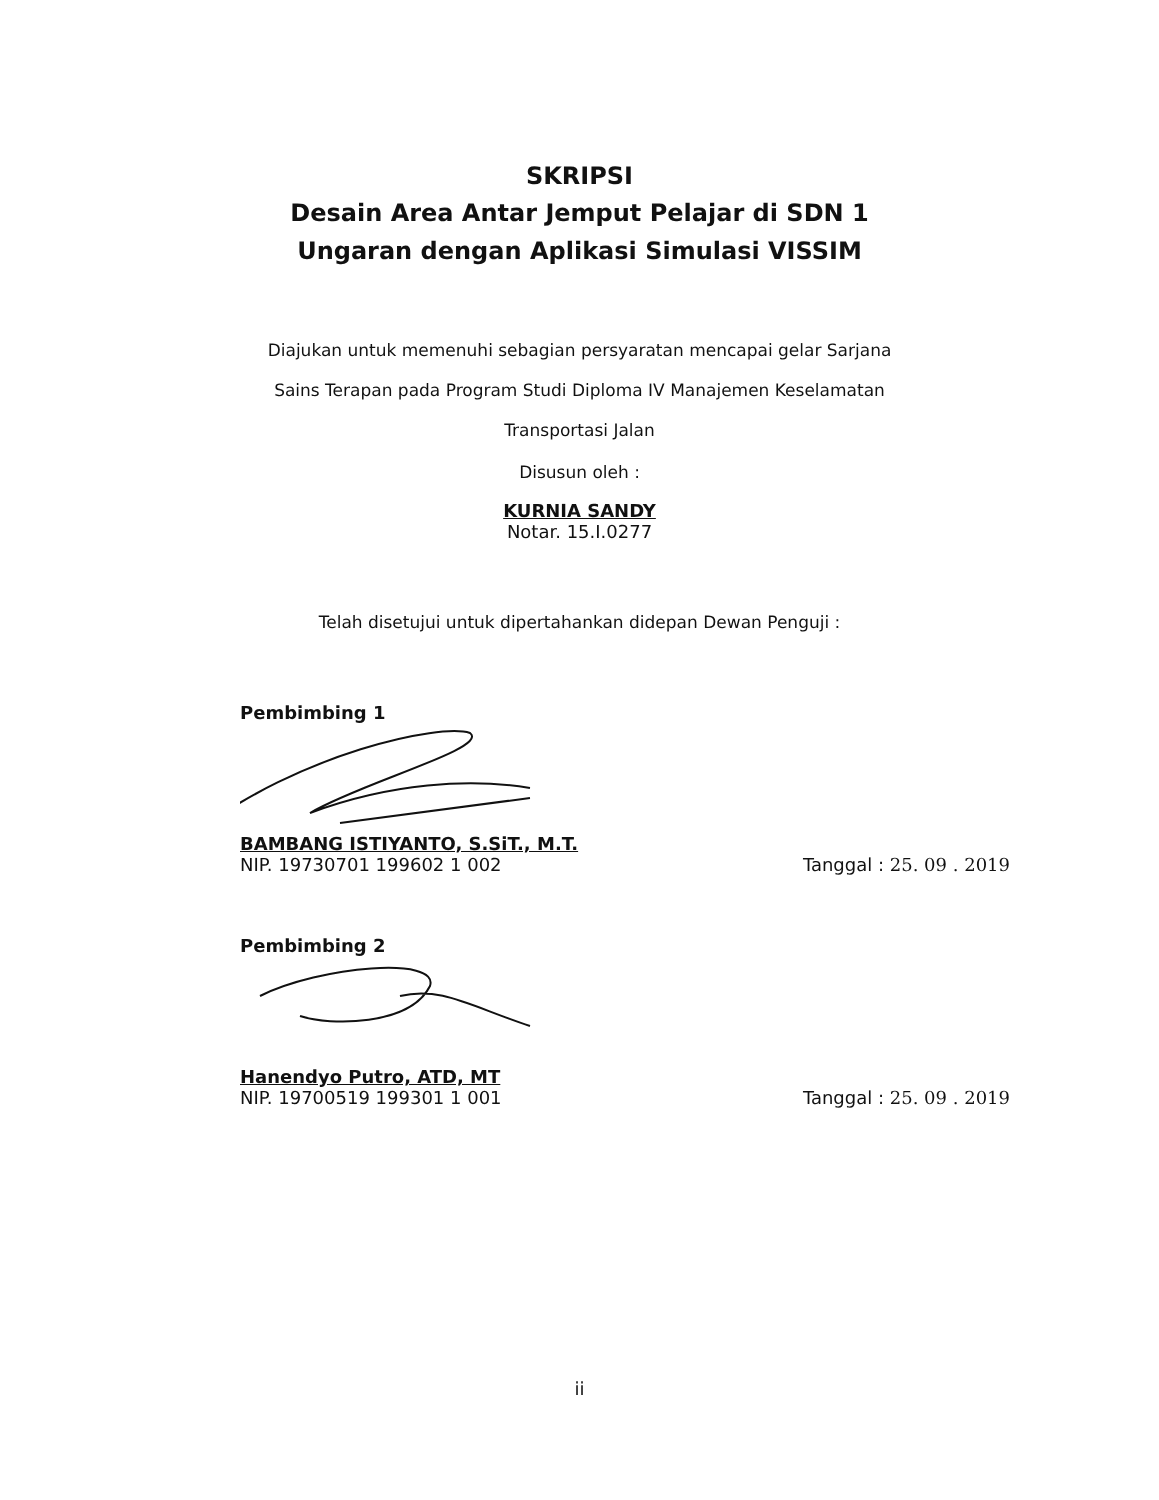SKRIPSI
Desain Area Antar Jemput Pelajar di SDN 1
Ungaran dengan Aplikasi Simulasi VISSIM
Diajukan untuk memenuhi sebagian persyaratan mencapai gelar Sarjana
Sains Terapan pada Program Studi Diploma IV Manajemen Keselamatan
Transportasi Jalan
Disusun oleh :
KURNIA SANDY
Notar. 15.I.0277
Telah disetujui untuk dipertahankan didepan Dewan Penguji :
Pembimbing 1
BAMBANG ISTIYANTO, S.SiT., M.T.
NIP. 19730701 199602 1 002
Tanggal : 25. 09 . 2019
Pembimbing 2
Hanendyo Putro, ATD, MT
NIP. 19700519 199301 1 001
Tanggal : 25. 09 . 2019
ii